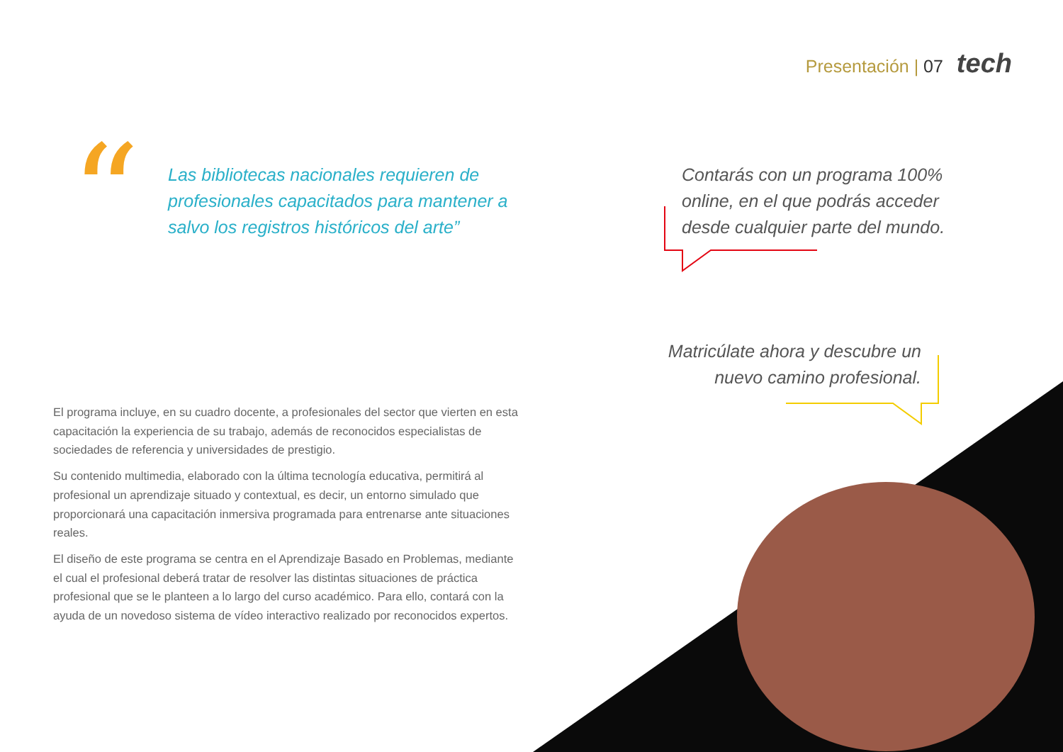Presentación | 07 tech
“
Las bibliotecas nacionales requieren de profesionales capacitados para mantener a salvo los registros históricos del arte”
Contarás con un programa 100% online, en el que podrás acceder desde cualquier parte del mundo.
Matricúlate ahora y descubre un nuevo camino profesional.
El programa incluye, en su cuadro docente, a profesionales del sector que vierten en esta capacitación la experiencia de su trabajo, además de reconocidos especialistas de sociedades de referencia y universidades de prestigio.
Su contenido multimedia, elaborado con la última tecnología educativa, permitirá al profesional un aprendizaje situado y contextual, es decir, un entorno simulado que proporcionará una capacitación inmersiva programada para entrenarse ante situaciones reales.
El diseño de este programa se centra en el Aprendizaje Basado en Problemas, mediante el cual el profesional deberá tratar de resolver las distintas situaciones de práctica profesional que se le planteen a lo largo del curso académico. Para ello, contará con la ayuda de un novedoso sistema de vídeo interactivo realizado por reconocidos expertos.